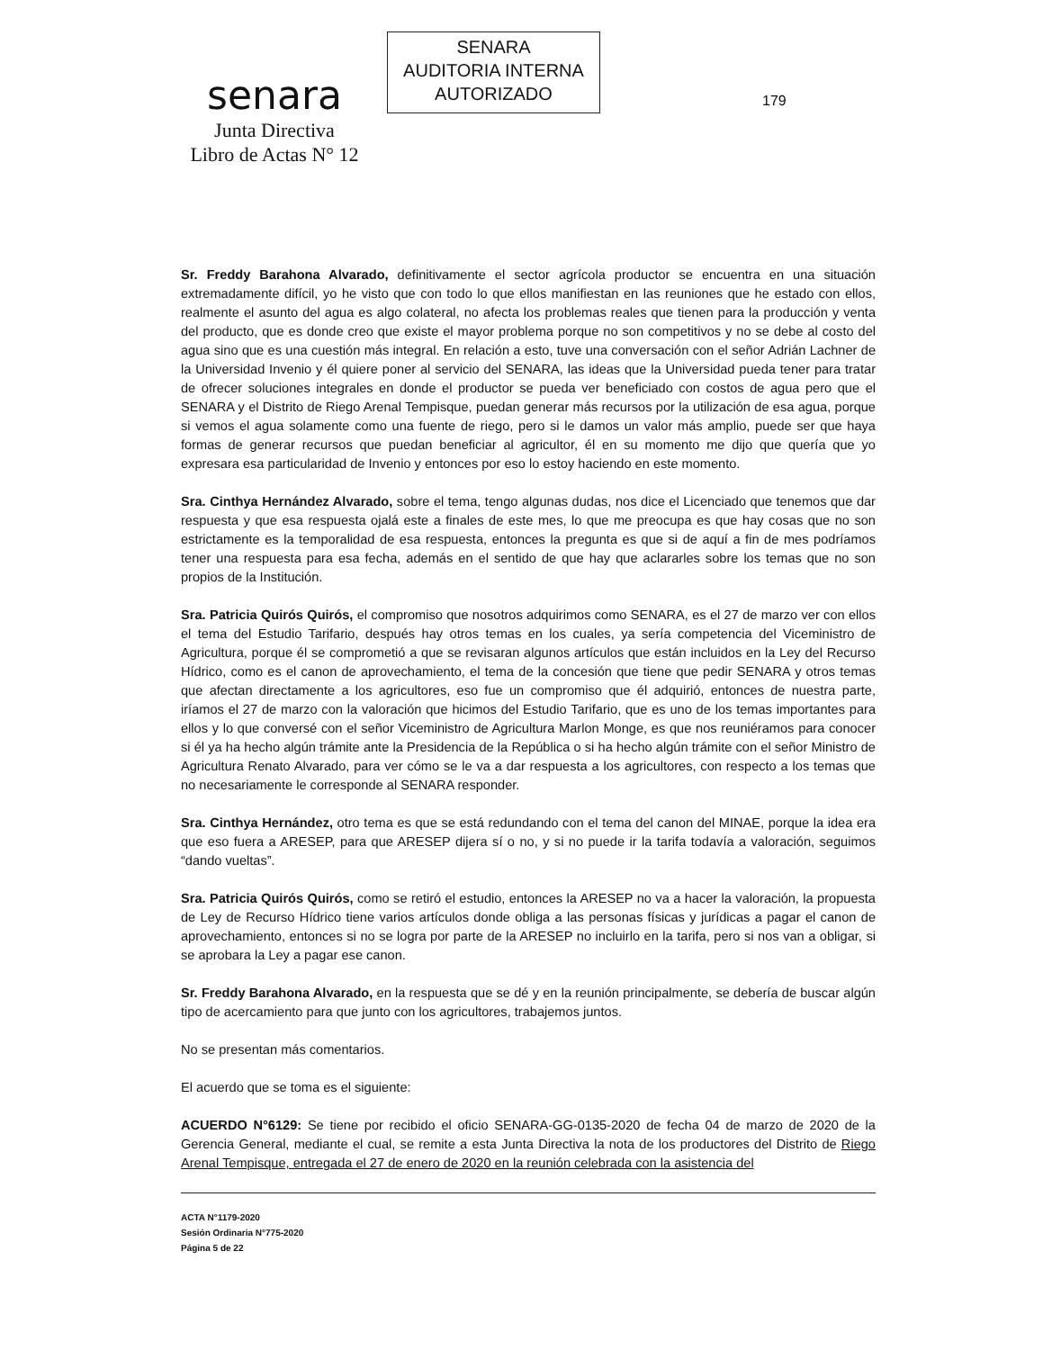senara
Junta Directiva
Libro de Actas N° 12
SENARA
AUDITORIA INTERNA
AUTORIZADO
179
Sr. Freddy Barahona Alvarado, definitivamente el sector agrícola productor se encuentra en una situación extremadamente difícil, yo he visto que con todo lo que ellos manifiestan en las reuniones que he estado con ellos, realmente el asunto del agua es algo colateral, no afecta los problemas reales que tienen para la producción y venta del producto, que es donde creo que existe el mayor problema porque no son competitivos y no se debe al costo del agua sino que es una cuestión más integral. En relación a esto, tuve una conversación con el señor Adrián Lachner de la Universidad Invenio y él quiere poner al servicio del SENARA, las ideas que la Universidad pueda tener para tratar de ofrecer soluciones integrales en donde el productor se pueda ver beneficiado con costos de agua pero que el SENARA y el Distrito de Riego Arenal Tempisque, puedan generar más recursos por la utilización de esa agua, porque si vemos el agua solamente como una fuente de riego, pero si le damos un valor más amplio, puede ser que haya formas de generar recursos que puedan beneficiar al agricultor, él en su momento me dijo que quería que yo expresara esa particularidad de Invenio y entonces por eso lo estoy haciendo en este momento.
Sra. Cinthya Hernández Alvarado, sobre el tema, tengo algunas dudas, nos dice el Licenciado que tenemos que dar respuesta y que esa respuesta ojalá este a finales de este mes, lo que me preocupa es que hay cosas que no son estrictamente es la temporalidad de esa respuesta, entonces la pregunta es que si de aquí a fin de mes podríamos tener una respuesta para esa fecha, además en el sentido de que hay que aclararles sobre los temas que no son propios de la Institución.
Sra. Patricia Quirós Quirós, el compromiso que nosotros adquirimos como SENARA, es el 27 de marzo ver con ellos el tema del Estudio Tarifario, después hay otros temas en los cuales, ya sería competencia del Viceministro de Agricultura, porque él se comprometió a que se revisaran algunos artículos que están incluidos en la Ley del Recurso Hídrico, como es el canon de aprovechamiento, el tema de la concesión que tiene que pedir SENARA y otros temas que afectan directamente a los agricultores, eso fue un compromiso que él adquirió, entonces de nuestra parte, iríamos el 27 de marzo con la valoración que hicimos del Estudio Tarifario, que es uno de los temas importantes para ellos y lo que conversé con el señor Viceministro de Agricultura Marlon Monge, es que nos reuniéramos para conocer si él ya ha hecho algún trámite ante la Presidencia de la República o si ha hecho algún trámite con el señor Ministro de Agricultura Renato Alvarado, para ver cómo se le va a dar respuesta a los agricultores, con respecto a los temas que no necesariamente le corresponde al SENARA responder.
Sra. Cinthya Hernández, otro tema es que se está redundando con el tema del canon del MINAE, porque la idea era que eso fuera a ARESEP, para que ARESEP dijera sí o no, y si no puede ir la tarifa todavía a valoración, seguimos “dando vueltas”.
Sra. Patricia Quirós Quirós, como se retiró el estudio, entonces la ARESEP no va a hacer la valoración, la propuesta de Ley de Recurso Hídrico tiene varios artículos donde obliga a las personas físicas y jurídicas a pagar el canon de aprovechamiento, entonces si no se logra por parte de la ARESEP no incluirlo en la tarifa, pero si nos van a obligar, si se aprobara la Ley a pagar ese canon.
Sr. Freddy Barahona Alvarado, en la respuesta que se dé y en la reunión principalmente, se debería de buscar algún tipo de acercamiento para que junto con los agricultores, trabajemos juntos.
No se presentan más comentarios.
El acuerdo que se toma es el siguiente:
ACUERDO N°6129: Se tiene por recibido el oficio SENARA-GG-0135-2020 de fecha 04 de marzo de 2020 de la Gerencia General, mediante el cual, se remite a esta Junta Directiva la nota de los productores del Distrito de Riego Arenal Tempisque, entregada el 27 de enero de 2020 en la reunión celebrada con la asistencia del
ACTA N°1179-2020
Sesión Ordinaria N°775-2020
Página 5 de 22